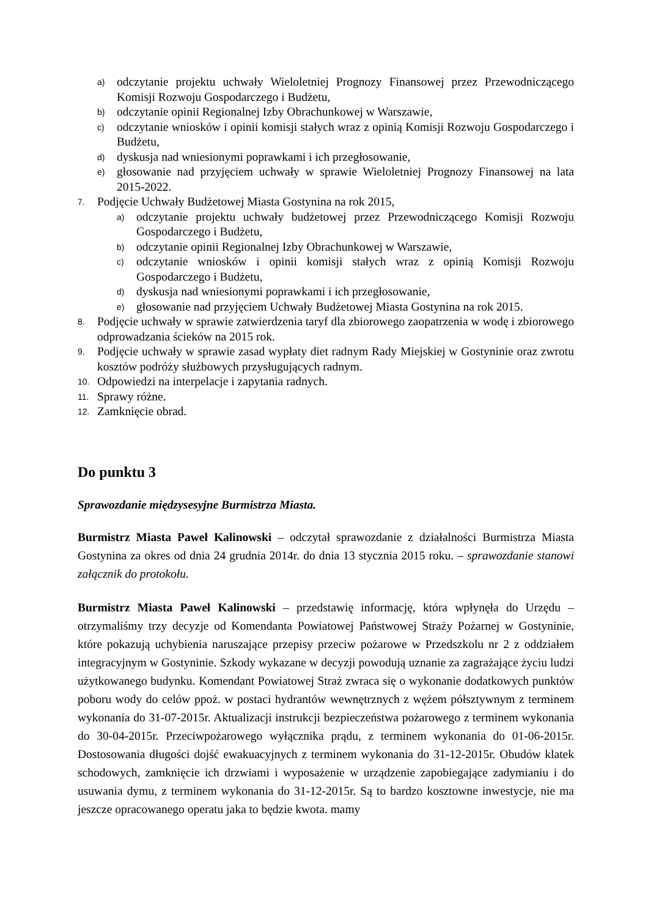a) odczytanie projektu uchwały Wieloletniej Prognozy Finansowej przez Przewodniczącego Komisji Rozwoju Gospodarczego i Budżetu,
b) odczytanie opinii Regionalnej Izby Obrachunkowej w Warszawie,
c) odczytanie wniosków i opinii komisji stałych wraz z opinią Komisji Rozwoju Gospodarczego i Budżetu,
d) dyskusja nad wniesionymi poprawkami i ich przegłosowanie,
e) głosowanie nad przyjęciem uchwały w sprawie Wieloletniej Prognozy Finansowej na lata 2015-2022.
7. Podjęcie Uchwały Budżetowej Miasta Gostynina na rok 2015,
a) odczytanie projektu uchwały budżetowej przez Przewodniczącego Komisji Rozwoju Gospodarczego i Budżetu,
b) odczytanie opinii Regionalnej Izby Obrachunkowej w Warszawie,
c) odczytanie wniosków i opinii komisji stałych wraz z opinią Komisji Rozwoju Gospodarczego i Budżetu,
d) dyskusja nad wniesionymi poprawkami i ich przegłosowanie,
e) głosowanie nad przyjęciem Uchwały Budżetowej Miasta Gostynina na rok 2015.
8. Podjęcie uchwały w sprawie zatwierdzenia taryf dla zbiorowego zaopatrzenia w wodę i zbiorowego odprowadzania ścieków na 2015 rok.
9. Podjęcie uchwały w sprawie zasad wypłaty diet radnym Rady Miejskiej w Gostyninie oraz zwrotu kosztów podróży służbowych przysługujących radnym.
10. Odpowiedzi na interpelacje i zapytania radnych.
11. Sprawy różne.
12. Zamknięcie obrad.
Do punktu 3
Sprawozdanie międzysesyjne Burmistrza Miasta.
Burmistrz Miasta Paweł Kalinowski – odczytał sprawozdanie z działalności Burmistrza Miasta Gostynina za okres od dnia 24 grudnia 2014r. do dnia 13 stycznia 2015 roku. – sprawozdanie stanowi załącznik do protokołu.
Burmistrz Miasta Paweł Kalinowski – przedstawię informację, która wpłynęła do Urzędu – otrzymaliśmy trzy decyzje od Komendanta Powiatowej Państwowej Straży Pożarnej w Gostyninie, które pokazują uchybienia naruszające przepisy przeciw pożarowe w Przedszkolu nr 2 z oddziałem integracyjnym w Gostyninie. Szkody wykazane w decyzji powodują uznanie za zagrażające życiu ludzi użytkowanego budynku. Komendant Powiatowej Straż zwraca się o wykonanie dodatkowych punktów poboru wody do celów ppoż. w postaci hydrantów wewnętrznych z wężem półsztywnym z terminem wykonania do 31-07-2015r. Aktualizacji instrukcji bezpieczeństwa pożarowego z terminem wykonania do 30-04-2015r. Przeciwpożarowego wyłącznika prądu, z terminem wykonania do 01-06-2015r. Dostosowania długości dojść ewakuacyjnych z terminem wykonania do 31-12-2015r. Obudów klatek schodowych, zamknięcie ich drzwiami i wyposażenie w urządzenie zapobiegające zadymianiu i do usuwania dymu, z terminem wykonania do 31-12-2015r. Są to bardzo kosztowne inwestycje, nie ma jeszcze opracowanego operatu jaka to będzie kwota. mamy